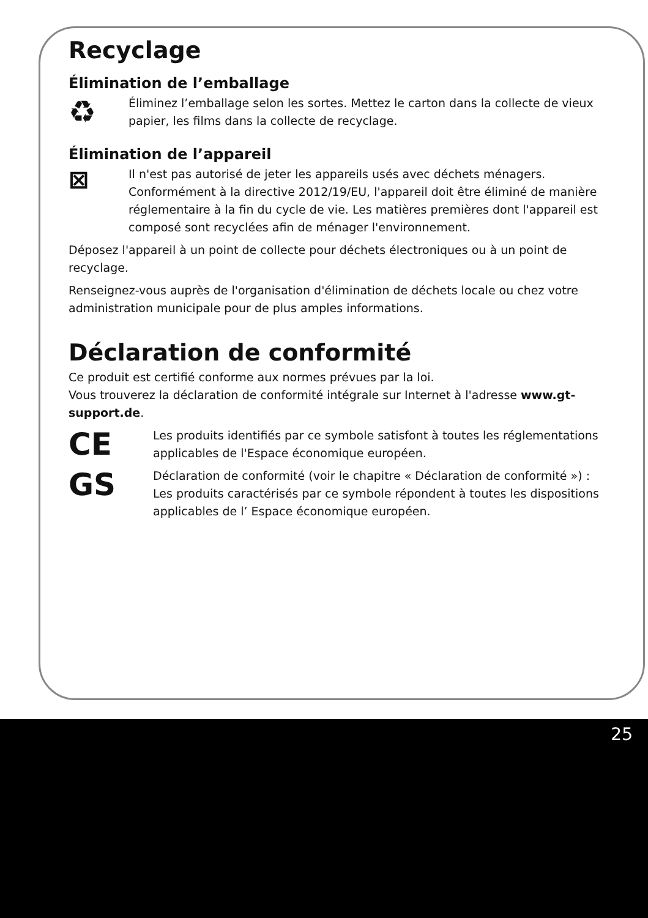Recyclage
Élimination de l’emballage
♻
Éliminez l’emballage selon les sortes. Mettez le carton dans la collecte de vieux papier, les films dans la collecte de recyclage.
Élimination de l’appareil
⊠
Il n'est pas autorisé de jeter les appareils usés avec déchets ménagers. Conformément à la directive 2012/19/EU, l'appareil doit être éliminé de manière réglementaire à la fin du cycle de vie. Les matières premières dont l'appareil est composé sont recyclées afin de ménager l'environnement.
Déposez l'appareil à un point de collecte pour déchets électroniques ou à un point de recyclage.
Renseignez-vous auprès de l'organisation d'élimination de déchets locale ou chez votre administration municipale pour de plus amples informations.
Déclaration de conformité
Ce produit est certifié conforme aux normes prévues par la loi.
Vous trouverez la déclaration de conformité intégrale sur Internet à l'adresse www.gt-support.de.
CE
Les produits identifiés par ce symbole satisfont à toutes les réglementations applicables de l'Espace économique européen.
GS
Déclaration de conformité (voir le chapitre « Déclaration de conformité ») : Les produits caractérisés par ce symbole répondent à toutes les dispositions applicables de l’ Espace économique européen.
25